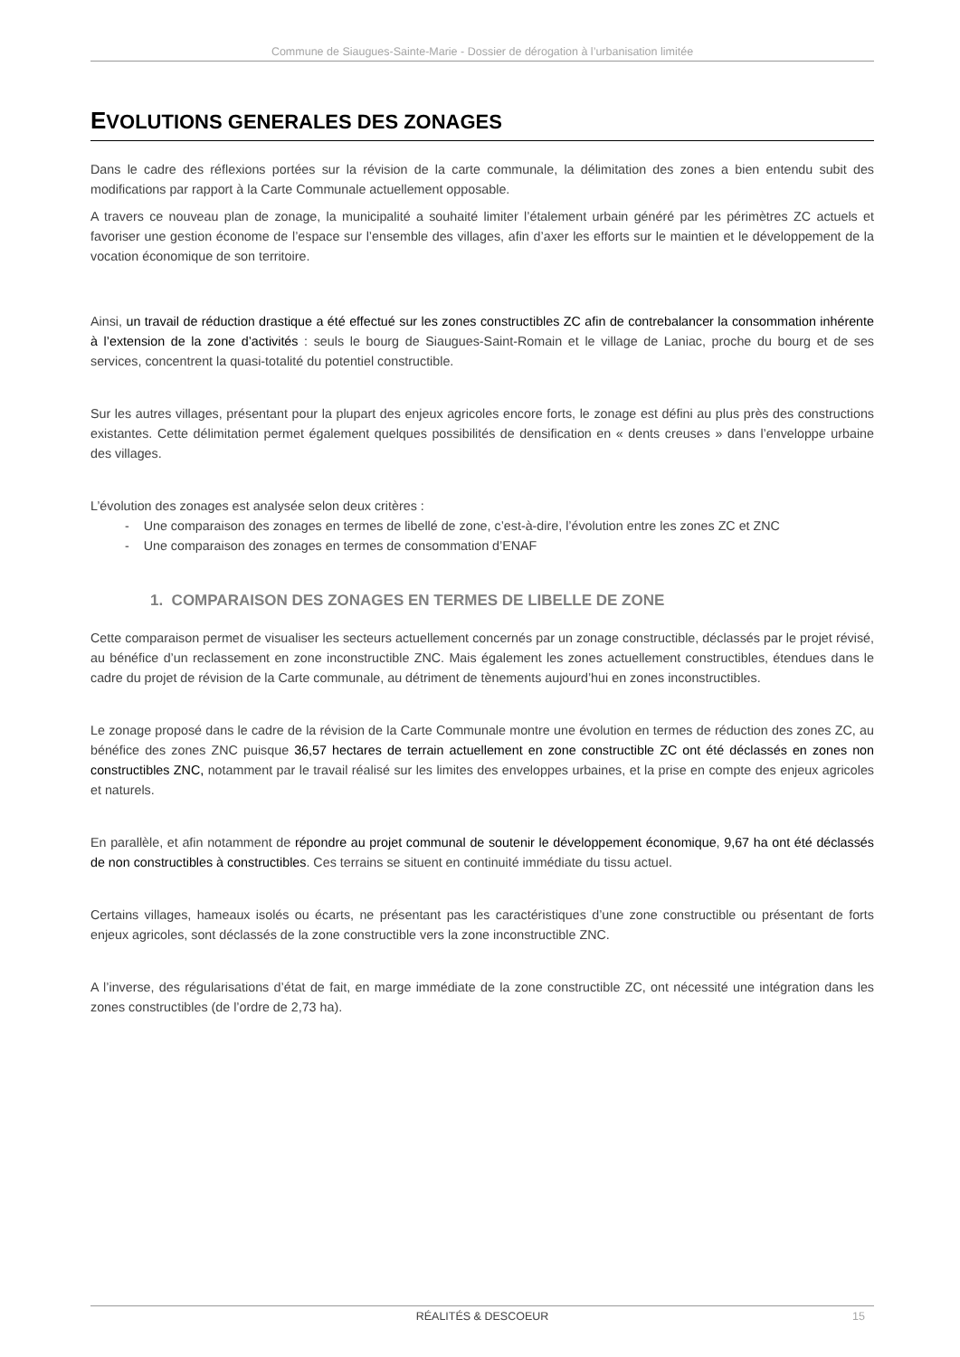Commune de Siaugues-Sainte-Marie - Dossier de dérogation à l’urbanisation limitée
EVOLUTIONS GENERALES DES ZONAGES
Dans le cadre des réflexions portées sur la révision de la carte communale, la délimitation des zones a bien entendu subit des modifications par rapport à la Carte Communale actuellement opposable.
A travers ce nouveau plan de zonage, la municipalité a souhaité limiter l’étalement urbain généré par les périmètres ZC actuels et favoriser une gestion économe de l’espace sur l’ensemble des villages, afin d’axer les efforts sur le maintien et le développement de la vocation économique de son territoire.
Ainsi, un travail de réduction drastique a été effectué sur les zones constructibles ZC afin de contrebalancer la consommation inhérente à l’extension de la zone d’activités : seuls le bourg de Siaugues-Saint-Romain et le village de Laniac, proche du bourg et de ses services, concentrent la quasi-totalité du potentiel constructible.
Sur les autres villages, présentant pour la plupart des enjeux agricoles encore forts, le zonage est défini au plus près des constructions existantes. Cette délimitation permet également quelques possibilités de densification en « dents creuses » dans l’enveloppe urbaine des villages.
L’évolution des zonages est analysée selon deux critères :
- Une comparaison des zonages en termes de libellé de zone, c’est-à-dire, l’évolution entre les zones ZC et ZNC
- Une comparaison des zonages en termes de consommation d’ENAF
1. COMPARAISON DES ZONAGES EN TERMES DE LIBELLE DE ZONE
Cette comparaison permet de visualiser les secteurs actuellement concernés par un zonage constructible, déclassés par le projet révisé, au bénéfice d’un reclassement en zone inconstructible ZNC. Mais également les zones actuellement constructibles, étendues dans le cadre du projet de révision de la Carte communale, au détriment de tènements aujourd’hui en zones inconstructibles.
Le zonage proposé dans le cadre de la révision de la Carte Communale montre une évolution en termes de réduction des zones ZC, au bénéfice des zones ZNC puisque 36,57 hectares de terrain actuellement en zone constructible ZC ont été déclassés en zones non constructibles ZNC, notamment par le travail réalisé sur les limites des enveloppes urbaines, et la prise en compte des enjeux agricoles et naturels.
En parallèle, et afin notamment de répondre au projet communal de soutenir le développement économique, 9,67 ha ont été déclassés de non constructibles à constructibles. Ces terrains se situent en continuité immédiate du tissu actuel.
Certains villages, hameaux isolés ou écarts, ne présentant pas les caractéristiques d’une zone constructible ou présentant de forts enjeux agricoles, sont déclassés de la zone constructible vers la zone inconstructible ZNC.
A l’inverse, des régularisations d’état de fait, en marge immédiate de la zone constructible ZC, ont nécessité une intégration dans les zones constructibles (de l’ordre de 2,73 ha).
RÉALITÉS & DESCOEUR
15